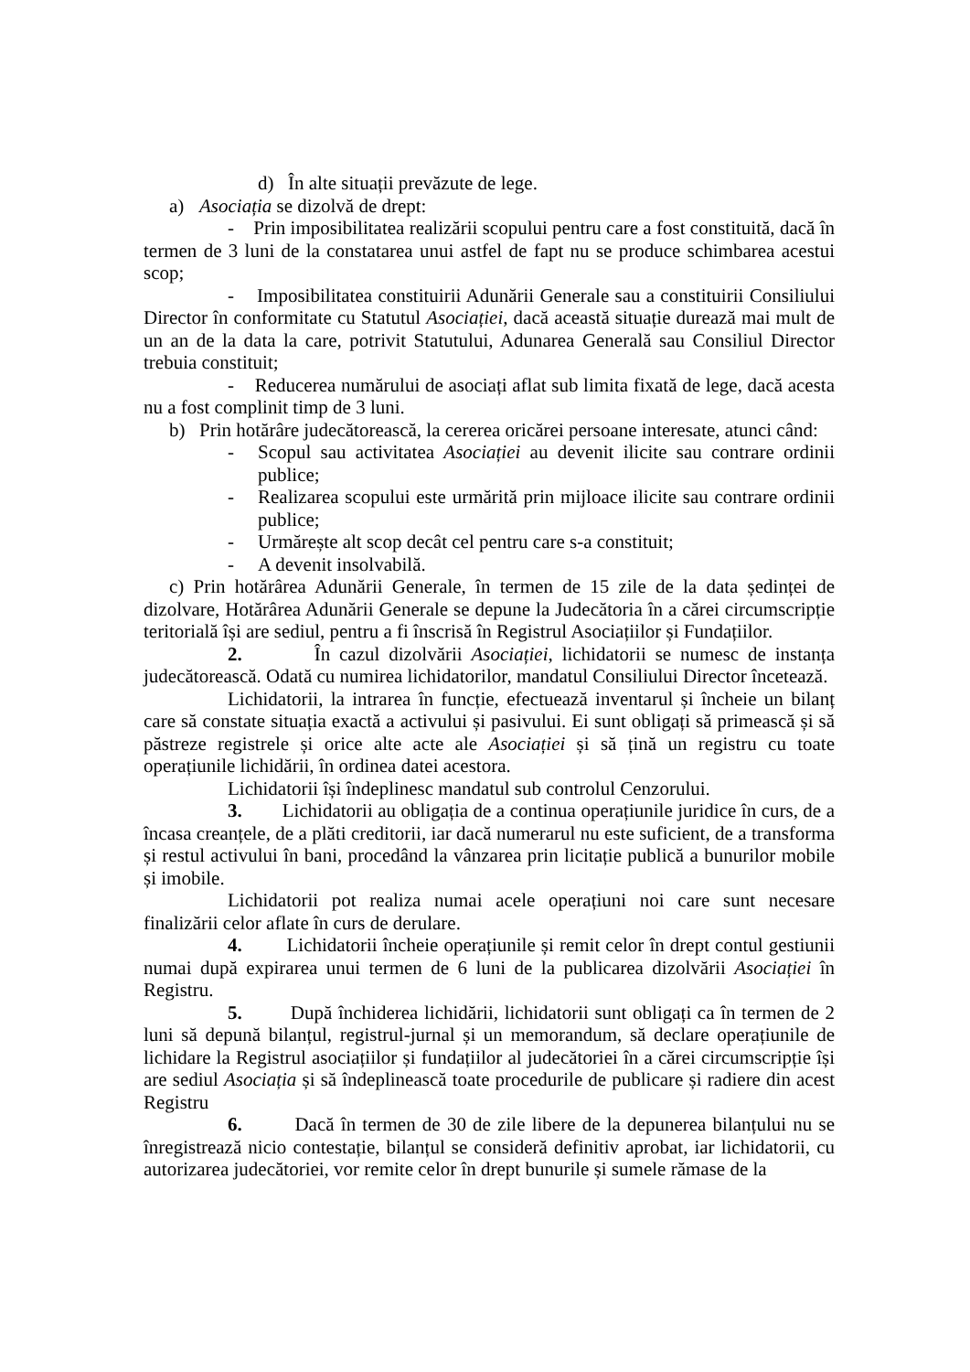d) În alte situații prevăzute de lege.
a) Asociația se dizolvă de drept:
- Prin imposibilitatea realizării scopului pentru care a fost constituită, dacă în termen de 3 luni de la constatarea unui astfel de fapt nu se produce schimbarea acestui scop;
- Imposibilitatea constituirii Adunării Generale sau a constituirii Consiliului Director în conformitate cu Statutul Asociației, dacă această situație durează mai mult de un an de la data la care, potrivit Statutului, Adunarea Generală sau Consiliul Director trebuia constituit;
- Reducerea numărului de asociați aflat sub limita fixată de lege, dacă acesta nu a fost complinit timp de 3 luni.
b) Prin hotărâre judecătorească, la cererea oricărei persoane interesate, atunci când:
- Scopul sau activitatea Asociației au devenit ilicite sau contrare ordinii publice;
- Realizarea scopului este urmărită prin mijloace ilicite sau contrare ordinii publice;
- Urmărește alt scop decât cel pentru care s-a constituit;
- A devenit insolvabilă.
c) Prin hotărârea Adunării Generale, în termen de 15 zile de la data ședinței de dizolvare, Hotărârea Adunării Generale se depune la Judecătoria în a cărei circumscripție teritorială își are sediul, pentru a fi înscrisă în Registrul Asociațiilor și Fundațiilor.
2. În cazul dizolvării Asociației, lichidatorii se numesc de instanța judecătorească. Odată cu numirea lichidatorilor, mandatul Consiliului Director încetează.
Lichidatorii, la intrarea în funcție, efectuează inventarul și încheie un bilanț care să constate situația exactă a activului și pasivului. Ei sunt obligați să primească și să păstreze registrele și orice alte acte ale Asociației și să țină un registru cu toate operațiunile lichidării, în ordinea datei acestora.
Lichidatorii își îndeplinesc mandatul sub controlul Cenzorului.
3. Lichidatorii au obligația de a continua operațiunile juridice în curs, de a încasa creanțele, de a plăti creditorii, iar dacă numerarul nu este suficient, de a transforma și restul activului în bani, procedând la vânzarea prin licitație publică a bunurilor mobile și imobile.
Lichidatorii pot realiza numai acele operațiuni noi care sunt necesare finalizării celor aflate în curs de derulare.
4. Lichidatorii încheie operațiunile și remit celor în drept contul gestiunii numai după expirarea unui termen de 6 luni de la publicarea dizolvării Asociației în Registru.
5. După închiderea lichidării, lichidatorii sunt obligați ca în termen de 2 luni să depună bilanțul, registrul-jurnal și un memorandum, să declare operațiunile de lichidare la Registrul asociațiilor și fundațiilor al judecătoriei în a cărei circumscripție își are sediul Asociația și să îndeplinească toate procedurile de publicare și radiere din acest Registru
6. Dacă în termen de 30 de zile libere de la depunerea bilanțului nu se înregistrează nicio contestație, bilanțul se consideră definitiv aprobat, iar lichidatorii, cu autorizarea judecătoriei, vor remite celor în drept bunurile și sumele rămase de la